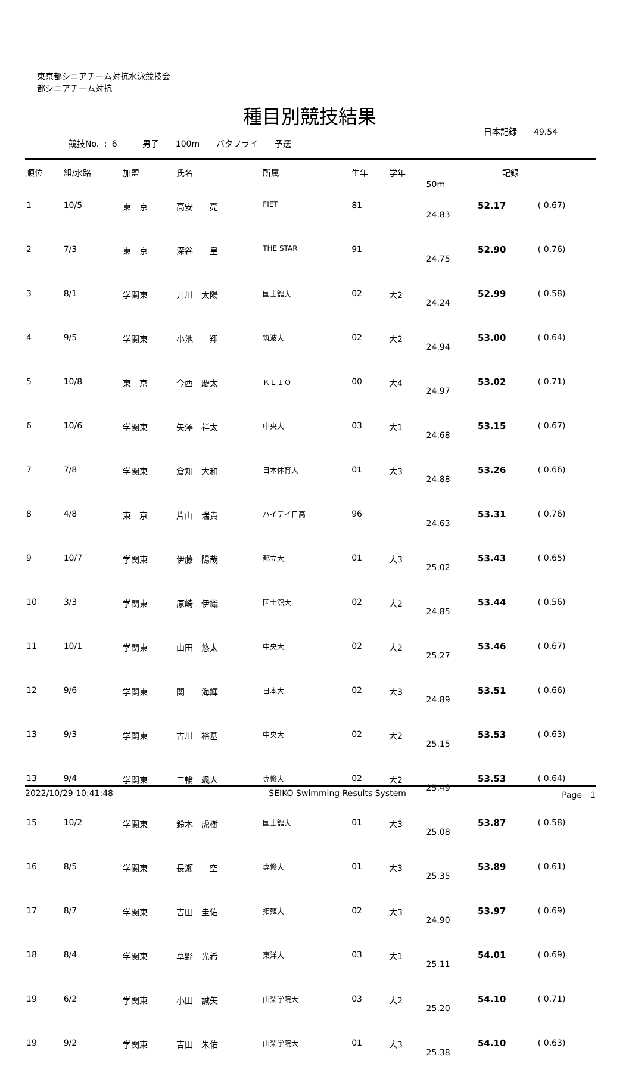東京都シニアチーム対抗水泳競技会
都シニアチーム対抗
種目別競技結果
日本記録　　49.54
競技No. : 6　　　男子　　100m　　バタフライ　　予選
| 順位 | 組/水路 | 加盟 | 氏名 | 所属 | 生年 | 学年 | 記録 | | |
| --- | --- | --- | --- | --- | --- | --- | --- | --- | --- |
| | | | | | | | 50m | | |
| 1 | 10/5 | 東 京 | 高安 亮 | FIET | 81 | | 24.83 | 52.17 | ( 0.67) |
| 2 | 7/3 | 東 京 | 深谷 皇 | THE STAR | 91 | | 24.75 | 52.90 | ( 0.76) |
| 3 | 8/1 | 学関東 | 井川 太陽 | 国士舘大 | 02 | 大2 | 24.24 | 52.99 | ( 0.58) |
| 4 | 9/5 | 学関東 | 小池 翔 | 筑波大 | 02 | 大2 | 24.94 | 53.00 | ( 0.64) |
| 5 | 10/8 | 東 京 | 今西 慶太 | ＫＥＩＯ | 00 | 大4 | 24.97 | 53.02 | ( 0.71) |
| 6 | 10/6 | 学関東 | 矢澤 祥太 | 中央大 | 03 | 大1 | 24.68 | 53.15 | ( 0.67) |
| 7 | 7/8 | 学関東 | 倉知 大和 | 日本体育大 | 01 | 大3 | 24.88 | 53.26 | ( 0.66) |
| 8 | 4/8 | 東 京 | 片山 瑞貴 | ハイデイ日高 | 96 | | 24.63 | 53.31 | ( 0.76) |
| 9 | 10/7 | 学関東 | 伊藤 陽哉 | 都立大 | 01 | 大3 | 25.02 | 53.43 | ( 0.65) |
| 10 | 3/3 | 学関東 | 原崎 伊織 | 国士舘大 | 02 | 大2 | 24.85 | 53.44 | ( 0.56) |
| 11 | 10/1 | 学関東 | 山田 悠太 | 中央大 | 02 | 大2 | 25.27 | 53.46 | ( 0.67) |
| 12 | 9/6 | 学関東 | 関 海輝 | 日本大 | 02 | 大3 | 24.89 | 53.51 | ( 0.66) |
| 13 | 9/3 | 学関東 | 古川 裕基 | 中央大 | 02 | 大2 | 25.15 | 53.53 | ( 0.63) |
| 13 | 9/4 | 学関東 | 三輪 颯人 | 専修大 | 02 | 大2 | 25.49 | 53.53 | ( 0.64) |
| 15 | 10/2 | 学関東 | 鈴木 虎樹 | 国士舘大 | 01 | 大3 | 25.08 | 53.87 | ( 0.58) |
| 16 | 8/5 | 学関東 | 長瀬 空 | 専修大 | 01 | 大3 | 25.35 | 53.89 | ( 0.61) |
| 17 | 8/7 | 学関東 | 吉田 圭佑 | 拓殖大 | 02 | 大3 | 24.90 | 53.97 | ( 0.69) |
| 18 | 8/4 | 学関東 | 草野 光希 | 東洋大 | 03 | 大1 | 25.11 | 54.01 | ( 0.69) |
| 19 | 6/2 | 学関東 | 小田 誠矢 | 山梨学院大 | 03 | 大2 | 25.20 | 54.10 | ( 0.71) |
| 19 | 9/2 | 学関東 | 吉田 朱佑 | 山梨学院大 | 01 | 大3 | 25.38 | 54.10 | ( 0.63) |
2022/10/29 10:41:48 SEIKO Swimming Results System Page　1